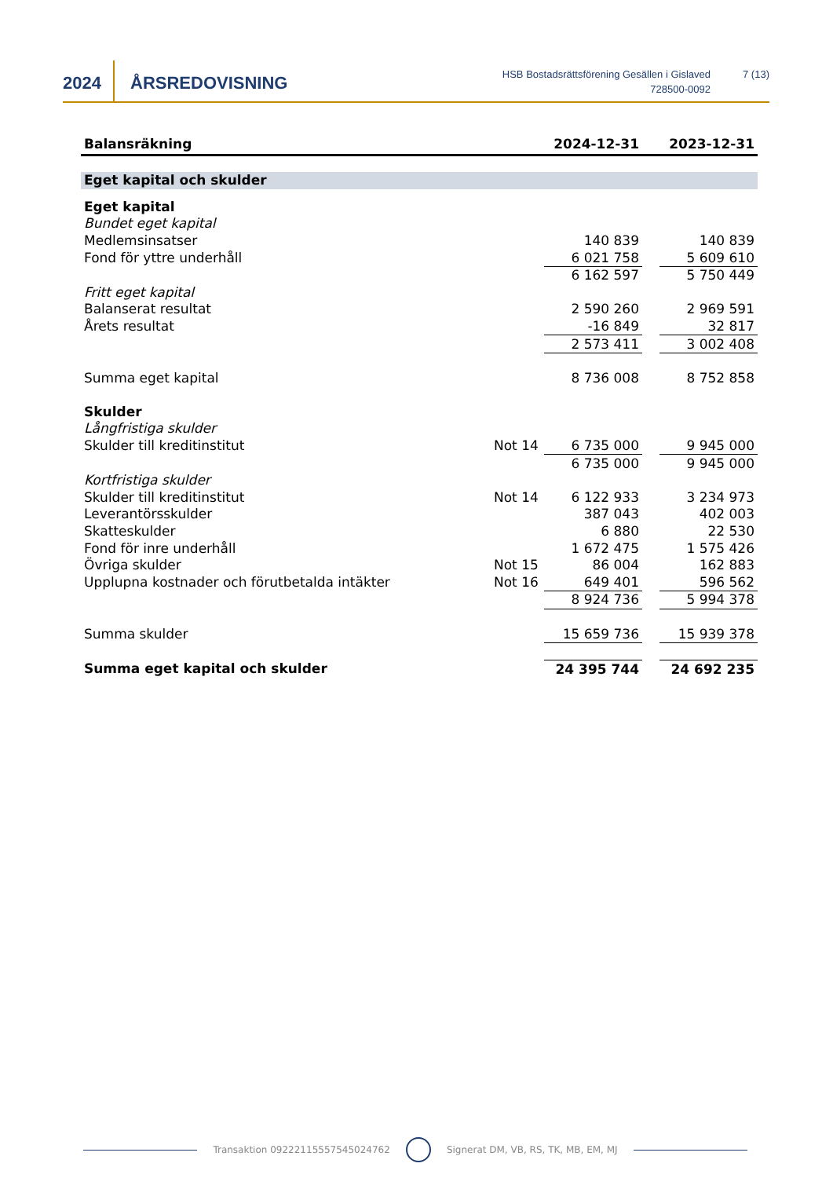2024
ÅRSREDOVISNING
HSB Bostadsrättsförening Gesällen i Gislaved
728500-0092
7 (13)
| Balansräkning | | 2024-12-31 | | 2023-12-31 |
| Eget kapital och skulder | | | | |
| Eget kapital | | | | |
| Bundet eget kapital | | | | |
| Medlemsinsatser | | 140 839 | | 140 839 |
| Fond för yttre underhåll | | 6 021 758 | | 5 609 610 |
| | | 6 162 597 | | 5 750 449 |
| Fritt eget kapital | | | | |
| Balanserat resultat | | 2 590 260 | | 2 969 591 |
| Årets resultat | | -16 849 | | 32 817 |
| | | 2 573 411 | | 3 002 408 |
| Summa eget kapital | | 8 736 008 | | 8 752 858 |
| Skulder | | | | |
| Långfristiga skulder | | | | |
| Skulder till kreditinstitut | Not 14 | 6 735 000 | | 9 945 000 |
| | | 6 735 000 | | 9 945 000 |
| Kortfristiga skulder | | | | |
| Skulder till kreditinstitut | Not 14 | 6 122 933 | | 3 234 973 |
| Leverantörsskulder | | 387 043 | | 402 003 |
| Skatteskulder | | 6 880 | | 22 530 |
| Fond för inre underhåll | | 1 672 475 | | 1 575 426 |
| Övriga skulder | Not 15 | 86 004 | | 162 883 |
| Upplupna kostnader och förutbetalda intäkter | Not 16 | 649 401 | | 596 562 |
| | | 8 924 736 | | 5 994 378 |
| Summa skulder | | 15 659 736 | | 15 939 378 |
| Summa eget kapital och skulder | | 24 395 744 | | 24 692 235 |
Transaktion 09222115557545024762 Signerat DM, VB, RS, TK, MB, EM, MJ